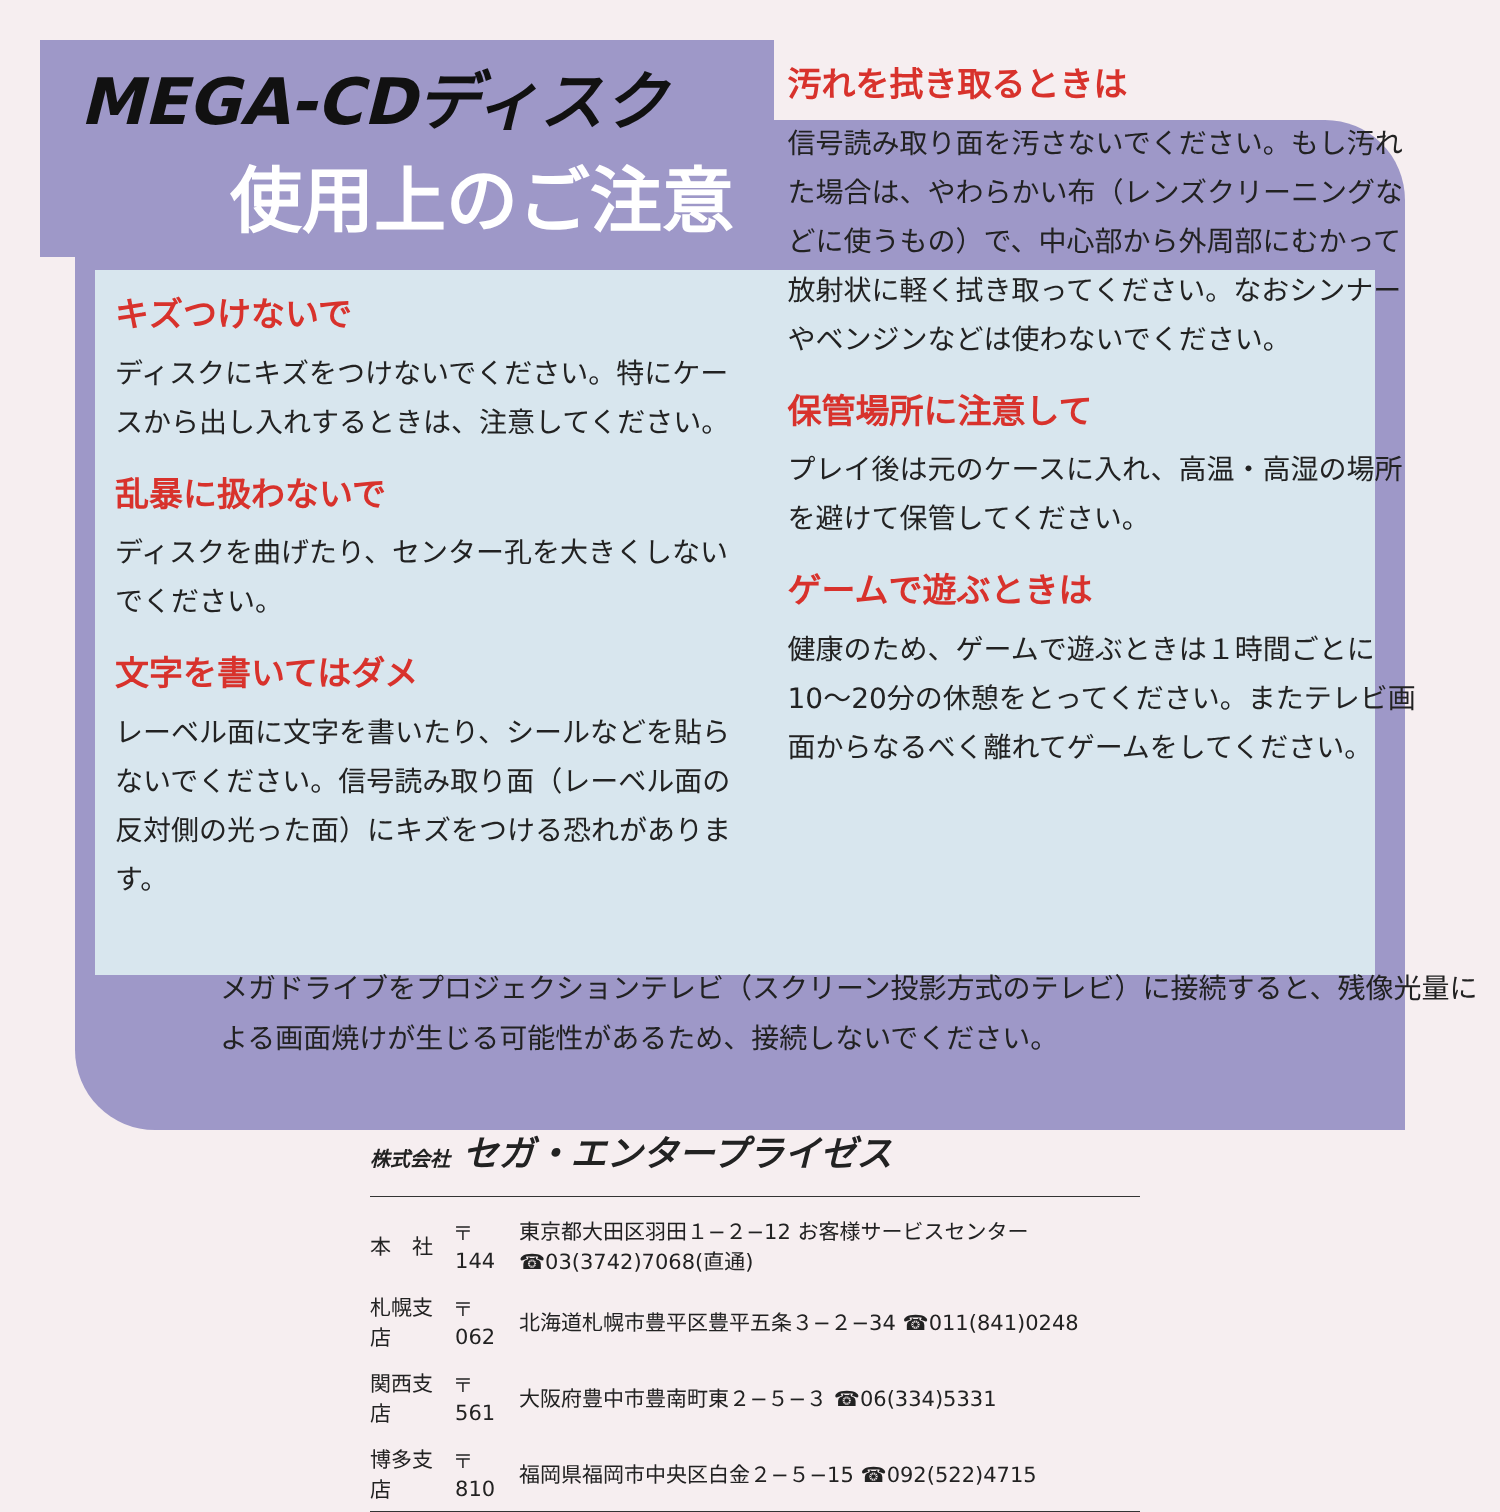MEGA-CDディスク
使用上のご注意
キズつけないで
ディスクにキズをつけないでください。特にケースから出し入れするときは、注意してください。
乱暴に扱わないで
ディスクを曲げたり、センター孔を大きくしないでください。
文字を書いてはダメ
レーベル面に文字を書いたり、シールなどを貼らないでください。信号読み取り面（レーベル面の反対側の光った面）にキズをつける恐れがあります。
汚れを拭き取るときは
信号読み取り面を汚さないでください。もし汚れた場合は、やわらかい布（レンズクリーニングなどに使うもの）で、中心部から外周部にむかって放射状に軽く拭き取ってください。なおシンナーやベンジンなどは使わないでください。
保管場所に注意して
プレイ後は元のケースに入れ、高温・高湿の場所を避けて保管してください。
ゲームで遊ぶときは
健康のため、ゲームで遊ぶときは１時間ごとに10〜20分の休憩をとってください。またテレビ画面からなるべく離れてゲームをしてください。
メガドライブをプロジェクションテレビ（スクリーン投影方式のテレビ）に接続すると、残像光量による画面焼けが生じる可能性があるため、接続しないでください。
株式会社 セガ・エンタープライゼス
| 本 社 | 〒144 | 東京都大田区羽田１−２−12 お客様サービスセンター ☎03(3742)7068(直通) |
| 札幌支店 | 〒062 | 北海道札幌市豊平区豊平五条３−２−34 ☎011(841)0248 |
| 関西支店 | 〒561 | 大阪府豊中市豊南町東２−５−３ ☎06(334)5331 |
| 博多支店 | 〒810 | 福岡県福岡市中央区白金２−５−15 ☎092(522)4715 |